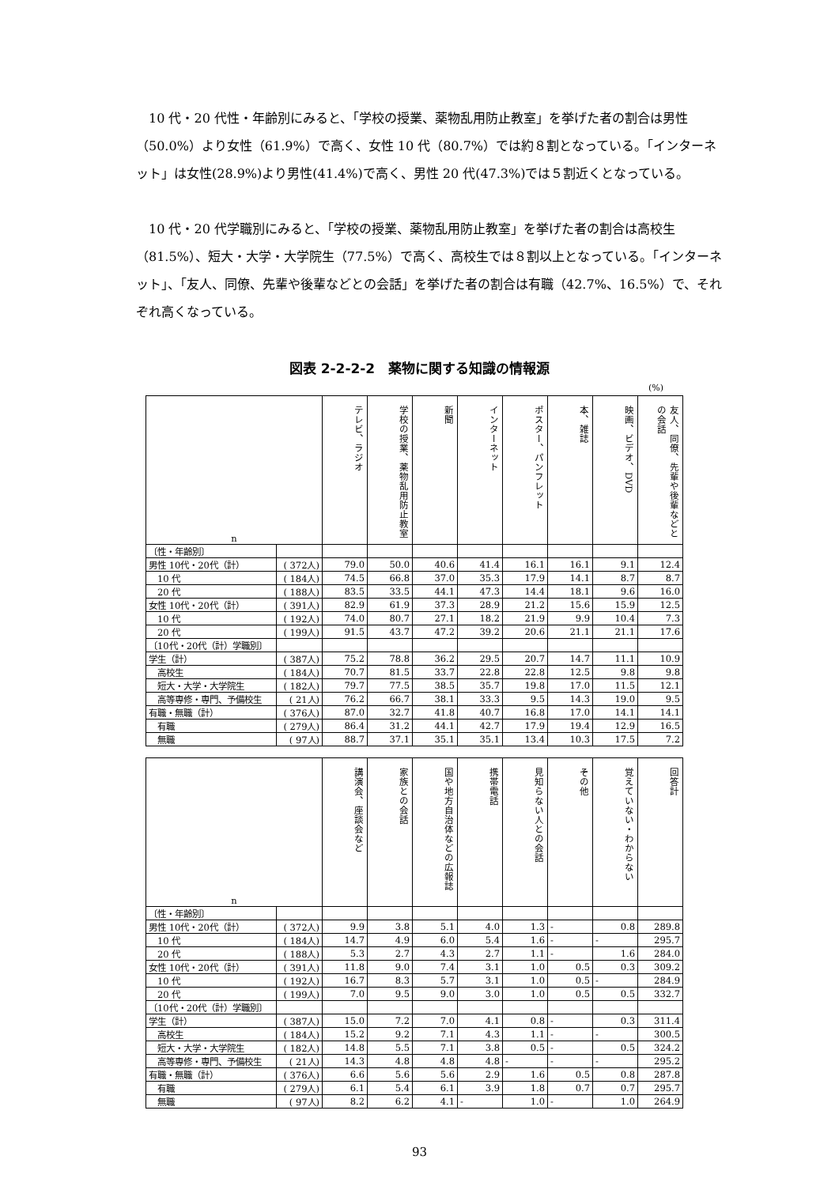10 代・20 代性・年齢別にみると、「学校の授業、薬物乱用防止教室」を挙げた者の割合は男性（50.0%）より女性（61.9%）で高く、女性 10 代（80.7%）では約８割となっている。「インターネット」は女性(28.9%)より男性(41.4%)で高く、男性 20 代(47.3%)では５割近くとなっている。
10 代・20 代学職別にみると、「学校の授業、薬物乱用防止教室」を挙げた者の割合は高校生（81.5%）、短大・大学・大学院生（77.5%）で高く、高校生では８割以上となっている。「インターネット」、「友人、同僚、先輩や後輩などとの会話」を挙げた者の割合は有職（42.7%、16.5%）で、それぞれ高くなっている。
図表 2-2-2-2　薬物に関する知識の情報源
(%)
| n | | テレビ、ラジオ | 学校の授業、薬物乱用防止教室 | 新聞 | インターネット | ポスター、パンフレット | 本、雑誌 | 映画、ビデオ、DVD | 友人、同僚、先輩や後輩などとの会話 |
| --- | --- | --- | --- | --- | --- | --- | --- | --- | --- |
| 〔性・年齢別〕 | | | | | | | | | |
| 男性 10代・20代（計） | ( 372人) | 79.0 | 50.0 | 40.6 | 41.4 | 16.1 | 16.1 | 9.1 | 12.4 |
| 10 代 | ( 184人) | 74.5 | 66.8 | 37.0 | 35.3 | 17.9 | 14.1 | 8.7 | 8.7 |
| 20 代 | ( 188人) | 83.5 | 33.5 | 44.1 | 47.3 | 14.4 | 18.1 | 9.6 | 16.0 |
| 女性 10代・20代（計） | ( 391人) | 82.9 | 61.9 | 37.3 | 28.9 | 21.2 | 15.6 | 15.9 | 12.5 |
| 10 代 | ( 192人) | 74.0 | 80.7 | 27.1 | 18.2 | 21.9 | 9.9 | 10.4 | 7.3 |
| 20 代 | ( 199人) | 91.5 | 43.7 | 47.2 | 39.2 | 20.6 | 21.1 | 21.1 | 17.6 |
| 〔10代・20代（計）学職別〕 | | | | | | | | | |
| 学生（計） | ( 387人) | 75.2 | 78.8 | 36.2 | 29.5 | 20.7 | 14.7 | 11.1 | 10.9 |
| 高校生 | ( 184人) | 70.7 | 81.5 | 33.7 | 22.8 | 22.8 | 12.5 | 9.8 | 9.8 |
| 短大・大学・大学院生 | ( 182人) | 79.7 | 77.5 | 38.5 | 35.7 | 19.8 | 17.0 | 11.5 | 12.1 |
| 高等専修・専門、予備校生 | ( 21人) | 76.2 | 66.7 | 38.1 | 33.3 | 9.5 | 14.3 | 19.0 | 9.5 |
| 有職・無職（計） | ( 376人) | 87.0 | 32.7 | 41.8 | 40.7 | 16.8 | 17.0 | 14.1 | 14.1 |
| 有職 | ( 279人) | 86.4 | 31.2 | 44.1 | 42.7 | 17.9 | 19.4 | 12.9 | 16.5 |
| 無職 | ( 97人) | 88.7 | 37.1 | 35.1 | 35.1 | 13.4 | 10.3 | 17.5 | 7.2 |
| n | | 講演会、座談会など | 家族との会話 | 国や地方自治体などの広報誌 | 携帯電話 | 見知らない人との会話 | その他 | 覚えていない・わからない | 回答計 |
| --- | --- | --- | --- | --- | --- | --- | --- | --- | --- |
| 〔性・年齢別〕 | | | | | | | | | |
| 男性 10代・20代（計） | ( 372人) | 9.9 | 3.8 | 5.1 | 4.0 | 1.3 | - | 0.8 | 289.8 |
| 10 代 | ( 184人) | 14.7 | 4.9 | 6.0 | 5.4 | 1.6 | - | - | 295.7 |
| 20 代 | ( 188人) | 5.3 | 2.7 | 4.3 | 2.7 | 1.1 | - | 1.6 | 284.0 |
| 女性 10代・20代（計） | ( 391人) | 11.8 | 9.0 | 7.4 | 3.1 | 1.0 | 0.5 | 0.3 | 309.2 |
| 10 代 | ( 192人) | 16.7 | 8.3 | 5.7 | 3.1 | 1.0 | 0.5 | - | 284.9 |
| 20 代 | ( 199人) | 7.0 | 9.5 | 9.0 | 3.0 | 1.0 | 0.5 | 0.5 | 332.7 |
| 〔10代・20代（計）学職別〕 | | | | | | | | | |
| 学生（計） | ( 387人) | 15.0 | 7.2 | 7.0 | 4.1 | 0.8 | - | 0.3 | 311.4 |
| 高校生 | ( 184人) | 15.2 | 9.2 | 7.1 | 4.3 | 1.1 | - | - | 300.5 |
| 短大・大学・大学院生 | ( 182人) | 14.8 | 5.5 | 7.1 | 3.8 | 0.5 | - | 0.5 | 324.2 |
| 高等専修・専門、予備校生 | ( 21人) | 14.3 | 4.8 | 4.8 | 4.8 | - | - | - | 295.2 |
| 有職・無職（計） | ( 376人) | 6.6 | 5.6 | 5.6 | 2.9 | 1.6 | 0.5 | 0.8 | 287.8 |
| 有職 | ( 279人) | 6.1 | 5.4 | 6.1 | 3.9 | 1.8 | 0.7 | 0.7 | 295.7 |
| 無職 | ( 97人) | 8.2 | 6.2 | 4.1 | - | 1.0 | - | 1.0 | 264.9 |
93